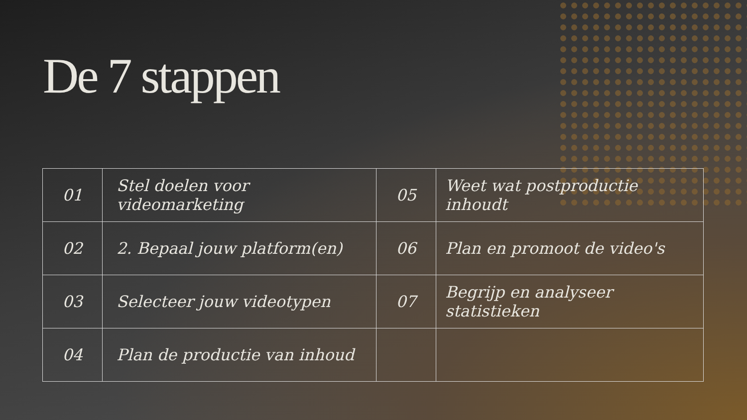De 7 stappen
| 01 | Stel doelen voor videomarketing | 05 | Weet wat postproductie inhoudt |
| 02 | 2. Bepaal jouw platform(en) | 06 | Plan en promoot de video's |
| 03 | Selecteer jouw videotypen | 07 | Begrijp en analyseer statistieken |
| 04 | Plan de productie van inhoud | | |